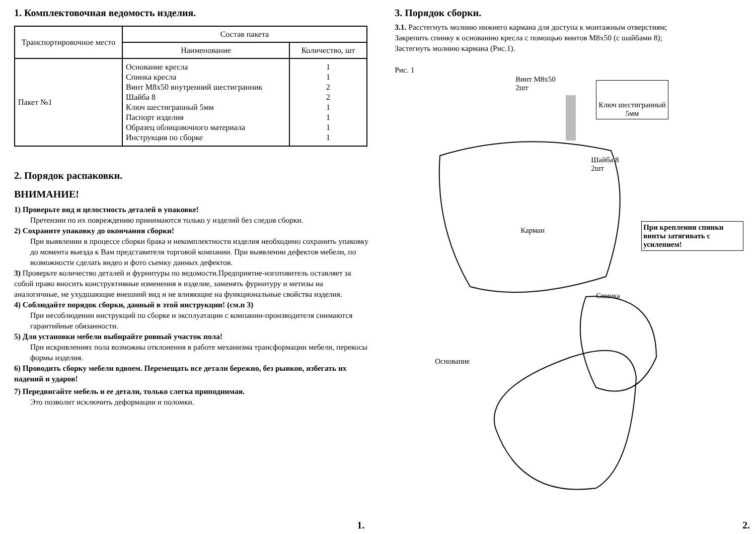1. Комплектовочная ведомость изделия.
| Транспортировочное место | Состав пакета | |
| --- | --- | --- |
| | Наименование | Количество, шт |
| Пакет №1 | Основание кресла Спинка кресла Винт М8х50 внутренний шестигранник Шайба 8 Ключ шестигранный 5мм Паспорт изделия Образец облицовочного материала Инструкция по сборке | 1 1 2 2 1 1 1 1 |
2. Порядок распаковки.
ВНИМАНИЕ!
1) Проверьте вид и целостность деталей в упаковке!
Претензии по их повреждению принимаются только у изделий без следов сборки.
2) Сохраните упаковку до окончания сборки!
При выявлении в процессе сборки брака и некомплектности изделия необходимо сохранить упаковку до момента выезда к Вам представителя торговой компании. При выявлении дефектов мебели, по возможности сделать видео и фото сьемку данных дефектов.
3) Проверьте количество деталей и фурнитуры по ведомости.Предприятие-изготовитель оставляет за собой право вносить конструктивные изменения в изделие, заменять фурнитуру и метизы на аналогичные, не ухудшающие внешний вид и не влияющие на функциональные свойства изделия.
4) Соблюдайте порядок сборки, данный в этой инструкции! (см.п 3)
При несоблюдении инструкций по сборке и эксплуатации с компании-производителя снимаются гарантийные обязанности.
5) Для установки мебели выбирайте ровный участок пола!
При искривлениях пола возможны отклонения в работе механизма трансформации мебели, перекосы формы изделия.
6) Проводить сборку мебели вдвоем. Перемещать все детали бережно, без рывков, избегать их падений и ударов!
7) Передвигайте мебель и ее детали, только слегка приподнимая.
Это позволит исключить деформации и поломки.
1.
3. Порядок сборки.
3.1. Расстегнуть молнию нижнего кармана для доступа к монтажным отверстиям;
Закрепить спинку к основанию кресла с помощью винтов М8х50 (с шайбами 8);
Застегнуть молнию кармана (Рис.1).
Рис. 1
Винт М8х50
2шт
Ключ шестигранный
5мм
Шайба 8
2шт
Карман
При креплении спинки винты затягивать с усилением!
Спинка
Основание
2.